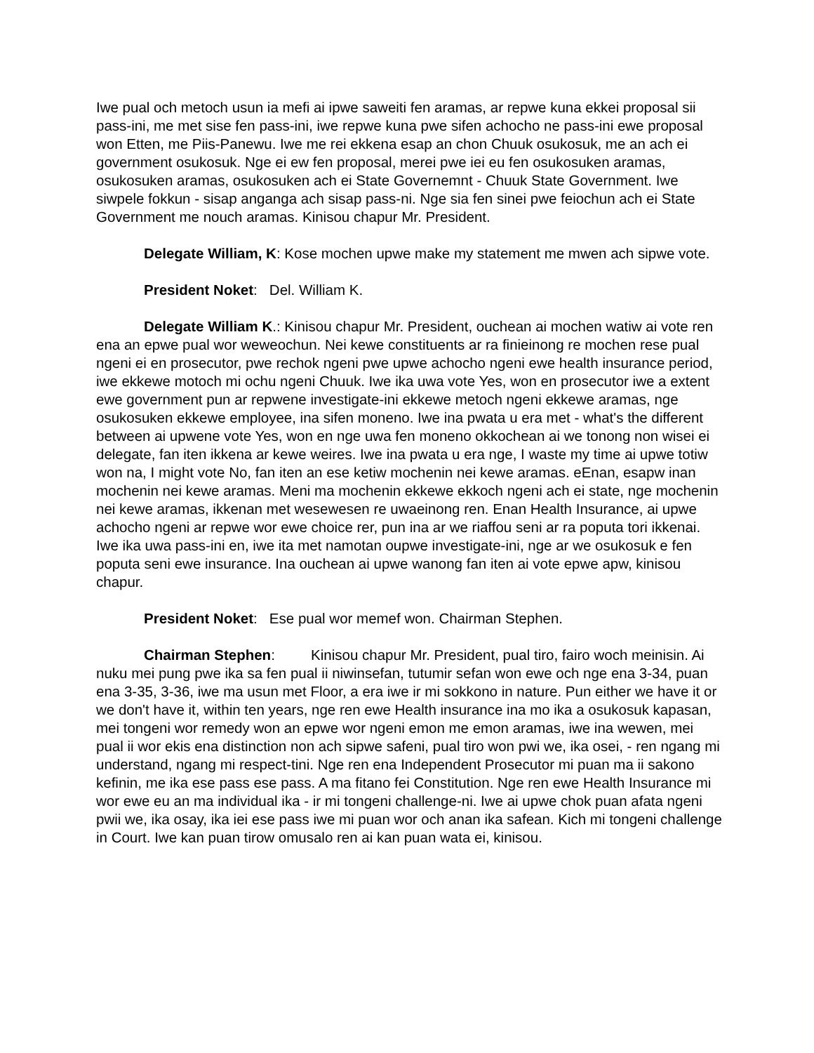Iwe pual och metoch usun ia mefi ai ipwe saweiti fen aramas, ar repwe kuna ekkei proposal sii pass-ini, me met sise fen pass-ini, iwe repwe kuna pwe sifen achocho ne pass-ini ewe proposal won Etten, me Piis-Panewu. Iwe me rei ekkena esap an chon Chuuk osukosuk, me an ach ei government osukosuk. Nge ei ew fen proposal, merei pwe iei eu fen osukosuken aramas, osukosuken aramas, osukosuken ach ei State Governemnt - Chuuk State Government. Iwe siwpele fokkun - sisap anganga ach sisap pass-ni. Nge sia fen sinei pwe feiochun ach ei State Government me nouch aramas. Kinisou chapur Mr. President.
Delegate William, K: Kose mochen upwe make my statement me mwen ach sipwe vote.
President Noket: Del. William K.
Delegate William K.: Kinisou chapur Mr. President, ouchean ai mochen watiw ai vote ren ena an epwe pual wor weweochun. Nei kewe constituents ar ra finieinong re mochen rese pual ngeni ei en prosecutor, pwe rechok ngeni pwe upwe achocho ngeni ewe health insurance period, iwe ekkewe motoch mi ochu ngeni Chuuk. Iwe ika uwa vote Yes, won en prosecutor iwe a extent ewe government pun ar repwene investigate-ini ekkewe metoch ngeni ekkewe aramas, nge osukosuken ekkewe employee, ina sifen moneno. Iwe ina pwata u era met - what's the different between ai upwene vote Yes, won en nge uwa fen moneno okkochean ai we tonong non wisei ei delegate, fan iten ikkena ar kewe weires. Iwe ina pwata u era nge, I waste my time ai upwe totiw won na, I might vote No, fan iten an ese ketiw mochenin nei kewe aramas. eEnan, esapw inan mochenin nei kewe aramas. Meni ma mochenin ekkewe ekkoch ngeni ach ei state, nge mochenin nei kewe aramas, ikkenan met wesewesen re uwaeinong ren. Enan Health Insurance, ai upwe achocho ngeni ar repwe wor ewe choice rer, pun ina ar we riaffou seni ar ra poputa tori ikkenai. Iwe ika uwa pass-ini en, iwe ita met namotan oupwe investigate-ini, nge ar we osukosuk e fen poputa seni ewe insurance. Ina ouchean ai upwe wanong fan iten ai vote epwe apw, kinisou chapur.
President Noket: Ese pual wor memef won. Chairman Stephen.
Chairman Stephen: Kinisou chapur Mr. President, pual tiro, fairo woch meinisin. Ai nuku mei pung pwe ika sa fen pual ii niwinsefan, tutumir sefan won ewe och nge ena 3-34, puan ena 3-35, 3-36, iwe ma usun met Floor, a era iwe ir mi sokkono in nature. Pun either we have it or we don't have it, within ten years, nge ren ewe Health insurance ina mo ika a osukosuk kapasan, mei tongeni wor remedy won an epwe wor ngeni emon me emon aramas, iwe ina wewen, mei pual ii wor ekis ena distinction non ach sipwe safeni, pual tiro won pwi we, ika osei, - ren ngang mi understand, ngang mi respect-tini. Nge ren ena Independent Prosecutor mi puan ma ii sakono kefinin, me ika ese pass ese pass. A ma fitano fei Constitution. Nge ren ewe Health Insurance mi wor ewe eu an ma individual ika - ir mi tongeni challenge-ni. Iwe ai upwe chok puan afata ngeni pwii we, ika osay, ika iei ese pass iwe mi puan wor och anan ika safean. Kich mi tongeni challenge in Court. Iwe kan puan tirow omusalo ren ai kan puan wata ei, kinisou.